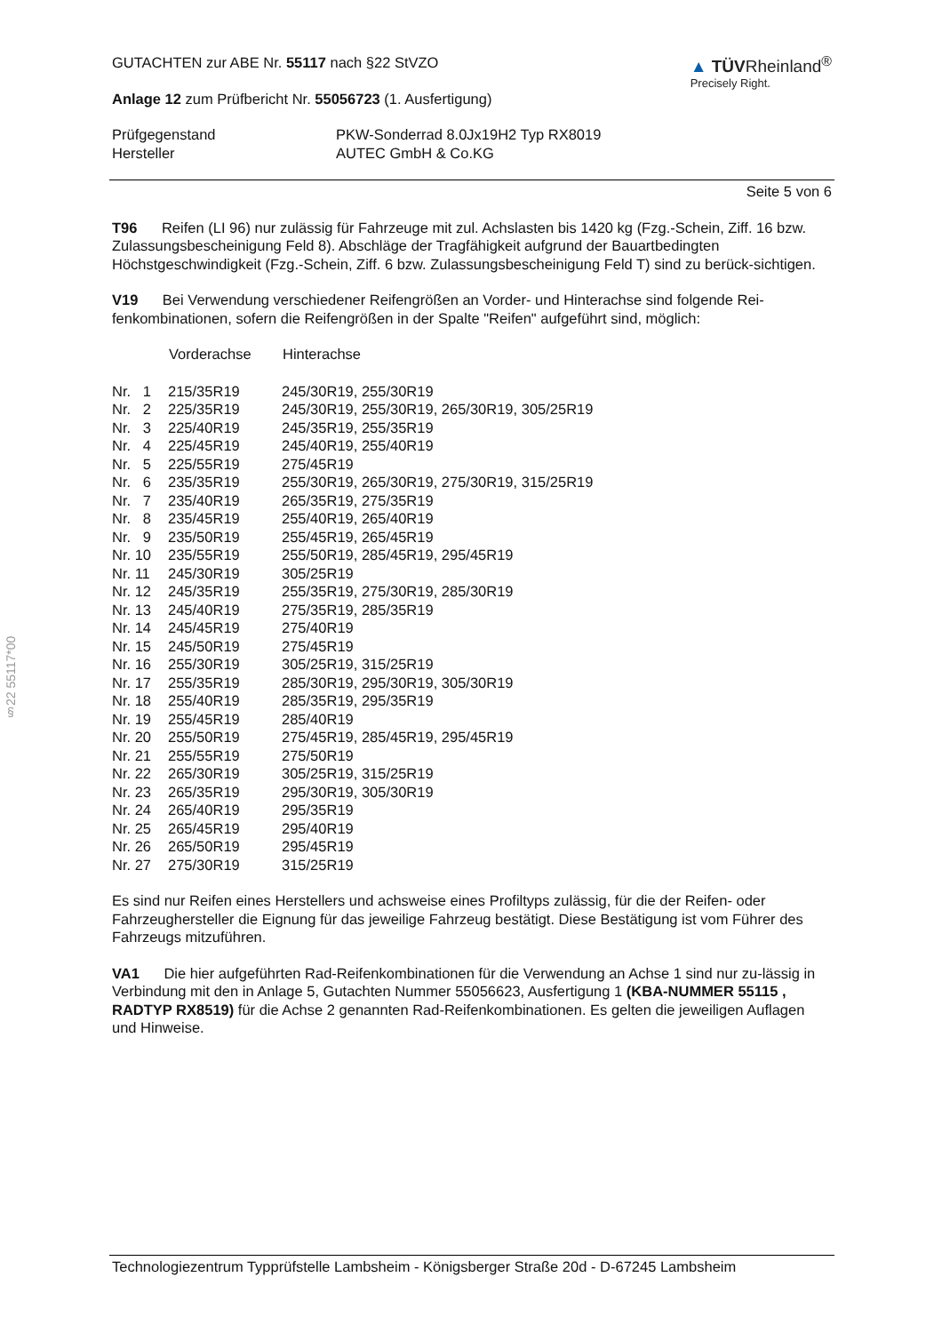§22 55117*00
GUTACHTEN zur ABE Nr. 55117 nach §22 StVZO
Anlage 12 zum Prüfbericht Nr. 55056723 (1. Ausfertigung)
▲ TÜVRheinland<sup>®</sup>
Precisely Right.
| Prüfgegenstand | PKW-Sonderrad 8.0Jx19H2 Typ RX8019 |
| Hersteller | AUTEC GmbH & Co.KG |
Seite 5 von 6
T96 Reifen (LI 96) nur zulässig für Fahrzeuge mit zul. Achslasten bis 1420 kg (Fzg.-Schein, Ziff. 16 bzw. Zulassungsbescheinigung Feld 8). Abschläge der Tragfähigkeit aufgrund der Bauartbedingten Höchstgeschwindigkeit (Fzg.-Schein, Ziff. 6 bzw. Zulassungsbescheinigung Feld T) sind zu berück-sichtigen.
V19 Bei Verwendung verschiedener Reifengrößen an Vorder- und Hinterachse sind folgende Rei-fenkombinationen, sofern die Reifengrößen in der Spalte "Reifen" aufgeführt sind, möglich:
| | Vorderachse | Hinterachse |
| Nr. 1 | 215/35R19 | 245/30R19, 255/30R19 |
| Nr. 2 | 225/35R19 | 245/30R19, 255/30R19, 265/30R19, 305/25R19 |
| Nr. 3 | 225/40R19 | 245/35R19, 255/35R19 |
| Nr. 4 | 225/45R19 | 245/40R19, 255/40R19 |
| Nr. 5 | 225/55R19 | 275/45R19 |
| Nr. 6 | 235/35R19 | 255/30R19, 265/30R19, 275/30R19, 315/25R19 |
| Nr. 7 | 235/40R19 | 265/35R19, 275/35R19 |
| Nr. 8 | 235/45R19 | 255/40R19, 265/40R19 |
| Nr. 9 | 235/50R19 | 255/45R19, 265/45R19 |
| Nr. 10 | 235/55R19 | 255/50R19, 285/45R19, 295/45R19 |
| Nr. 11 | 245/30R19 | 305/25R19 |
| Nr. 12 | 245/35R19 | 255/35R19, 275/30R19, 285/30R19 |
| Nr. 13 | 245/40R19 | 275/35R19, 285/35R19 |
| Nr. 14 | 245/45R19 | 275/40R19 |
| Nr. 15 | 245/50R19 | 275/45R19 |
| Nr. 16 | 255/30R19 | 305/25R19, 315/25R19 |
| Nr. 17 | 255/35R19 | 285/30R19, 295/30R19, 305/30R19 |
| Nr. 18 | 255/40R19 | 285/35R19, 295/35R19 |
| Nr. 19 | 255/45R19 | 285/40R19 |
| Nr. 20 | 255/50R19 | 275/45R19, 285/45R19, 295/45R19 |
| Nr. 21 | 255/55R19 | 275/50R19 |
| Nr. 22 | 265/30R19 | 305/25R19, 315/25R19 |
| Nr. 23 | 265/35R19 | 295/30R19, 305/30R19 |
| Nr. 24 | 265/40R19 | 295/35R19 |
| Nr. 25 | 265/45R19 | 295/40R19 |
| Nr. 26 | 265/50R19 | 295/45R19 |
| Nr. 27 | 275/30R19 | 315/25R19 |
Es sind nur Reifen eines Herstellers und achsweise eines Profiltyps zulässig, für die der Reifen- oder Fahrzeughersteller die Eignung für das jeweilige Fahrzeug bestätigt. Diese Bestätigung ist vom Führer des Fahrzeugs mitzuführen.
VA1 Die hier aufgeführten Rad-Reifenkombinationen für die Verwendung an Achse 1 sind nur zu-lässig in Verbindung mit den in Anlage 5, Gutachten Nummer 55056623, Ausfertigung 1 (KBA-NUMMER 55115 , RADTYP RX8519) für die Achse 2 genannten Rad-Reifenkombinationen. Es gelten die jeweiligen Auflagen und Hinweise.
Technologiezentrum Typprüfstelle Lambsheim - Königsberger Straße 20d - D-67245 Lambsheim